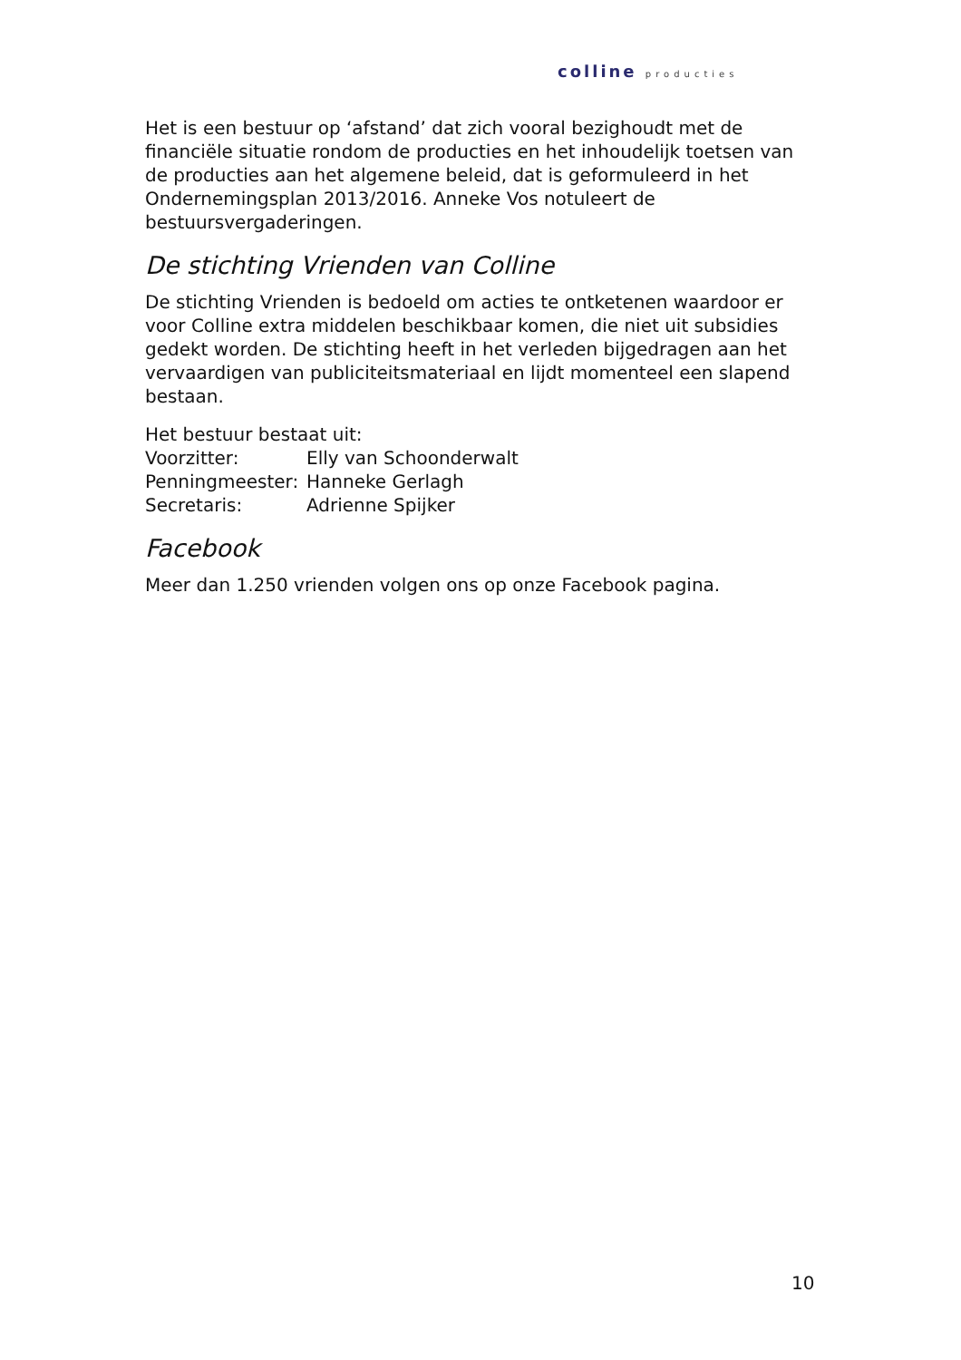colline producties
Het is een bestuur op ‘afstand’ dat zich vooral bezighoudt met de financiële situatie rondom de producties en het inhoudelijk toetsen van de producties aan het algemene beleid, dat is geformuleerd in het Ondernemingsplan 2013/2016. Anneke Vos notuleert de bestuursvergaderingen.
De stichting Vrienden van Colline
De stichting Vrienden is bedoeld om acties te ontketenen waardoor er voor Colline extra middelen beschikbaar komen, die niet uit subsidies gedekt worden. De stichting heeft in het verleden bijgedragen aan het vervaardigen van publiciteitsmateriaal en lijdt momenteel een slapend bestaan.
Het bestuur bestaat uit:
Voorzitter: Elly van Schoonderwalt
Penningmeester:
Hanneke Gerlagh
Secretaris: Adrienne Spijker
Facebook
Meer dan 1.250 vrienden volgen ons op onze Facebook pagina.
10